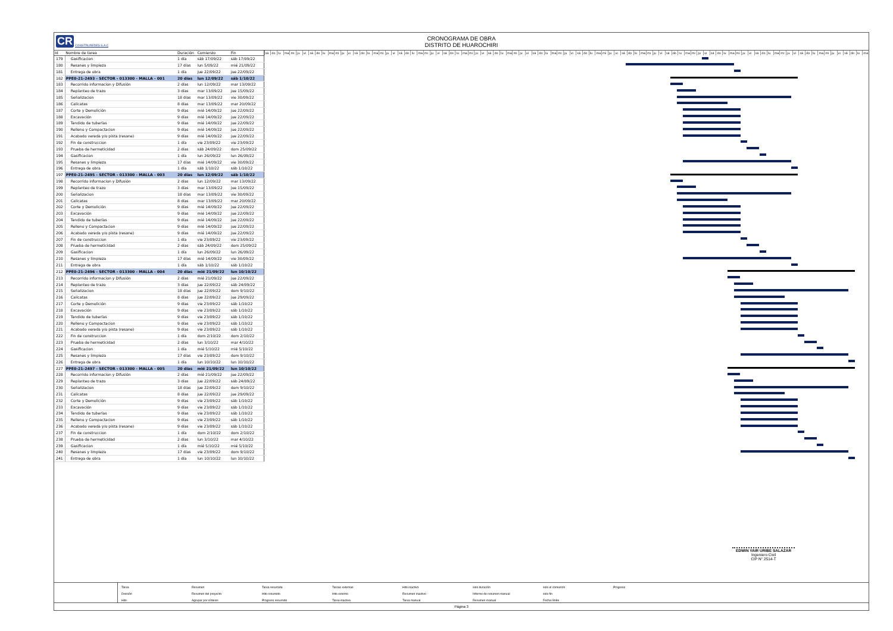CR CONSTRUREDES S.A.C
CRONOGRAMA DE OBRA
DISTRITO DE HUAROCHIRI
| Id | Nombre de tarea | Duración | Comienzo | Fin | sá do lu ma mi ju vi sá do lu ma mi ju vi sá do lu ma mi ju vi sá do lu ma mi ju vi sá do lu ma mi ju vi sá do lu ma mi ju vi sá do lu ma mi ju vi sá do lu ma mi ju vi sá do lu ma mi ju vi sá do lu ma mi ju vi sá do lu ma mi ju vi sá do lu ma mi ju vi sá do lu ma mi ju vi sá do lu ma |
| --- | --- | --- | --- | --- | --- |
| 179 | Gasificacion | 1 día | sáb 17/09/22 | sáb 17/09/22 | |
| 180 | Resanes y limpieza | 17 días | lun 5/09/22 | mié 21/09/22 | |
| 181 | Entrega de obra | 1 día | jue 22/09/22 | jue 22/09/22 | |
| 182 | PPE0-21-2493 - SECTOR - 013300 - MALLA - 001 | 20 días | lun 12/09/22 | sáb 1/10/22 | |
| 183 | Recorrido informacion y Difusión | 2 días | lun 12/09/22 | mar 13/09/22 | |
| 184 | Replanteo de trazo | 3 días | mar 13/09/22 | jue 15/09/22 | |
| 185 | Señalizacion | 18 días | mar 13/09/22 | vie 30/09/22 | |
| 186 | Calicatas | 8 días | mar 13/09/22 | mar 20/09/22 | |
| 187 | Corte y Demolición | 9 días | mié 14/09/22 | jue 22/09/22 | |
| 188 | Excavación | 9 días | mié 14/09/22 | jue 22/09/22 | |
| 189 | Tendido de tuberías | 9 días | mié 14/09/22 | jue 22/09/22 | |
| 190 | Relleno y Compactacion | 9 días | mié 14/09/22 | jue 22/09/22 | |
| 191 | Acabado vereda y/o pista (resane) | 9 días | mié 14/09/22 | jue 22/09/22 | |
| 192 | Fin de construccion | 1 día | vie 23/09/22 | vie 23/09/22 | |
| 193 | Prueba de hermeticidad | 2 días | sáb 24/09/22 | dom 25/09/22 | |
| 194 | Gasificacion | 1 día | lun 26/09/22 | lun 26/09/22 | |
| 195 | Resanes y limpieza | 17 días | mié 14/09/22 | vie 30/09/22 | |
| 196 | Entrega de obra | 1 día | sáb 1/10/22 | sáb 1/10/22 | |
| 197 | PPE0-21-2495 - SECTOR - 013300 - MALLA - 003 | 20 días | lun 12/09/22 | sáb 1/10/22 | |
| 198 | Recorrido informacion y Difusión | 2 días | lun 12/09/22 | mar 13/09/22 | |
| 199 | Replanteo de trazo | 3 días | mar 13/09/22 | jue 15/09/22 | |
| 200 | Señalizacion | 18 días | mar 13/09/22 | vie 30/09/22 | |
| 201 | Calicatas | 8 días | mar 13/09/22 | mar 20/09/22 | |
| 202 | Corte y Demolición | 9 días | mié 14/09/22 | jue 22/09/22 | |
| 203 | Excavación | 9 días | mié 14/09/22 | jue 22/09/22 | |
| 204 | Tendido de tuberías | 9 días | mié 14/09/22 | jue 22/09/22 | |
| 205 | Relleno y Compactacion | 9 días | mié 14/09/22 | jue 22/09/22 | |
| 206 | Acabado vereda y/o pista (resane) | 9 días | mié 14/09/22 | jue 22/09/22 | |
| 207 | Fin de construccion | 1 día | vie 23/09/22 | vie 23/09/22 | |
| 208 | Prueba de hermeticidad | 2 días | sáb 24/09/22 | dom 25/09/22 | |
| 209 | Gasificacion | 1 día | lun 26/09/22 | lun 26/09/22 | |
| 210 | Resanes y limpieza | 17 días | mié 14/09/22 | vie 30/09/22 | |
| 211 | Entrega de obra | 1 día | sáb 1/10/22 | sáb 1/10/22 | |
| 212 | PPE0-21-2496 - SECTOR - 013300 - MALLA - 004 | 20 días | mié 21/09/22 | lun 10/10/22 | |
| 213 | Recorrido informacion y Difusión | 2 días | mié 21/09/22 | jue 22/09/22 | |
| 214 | Replanteo de trazo | 3 días | jue 22/09/22 | sáb 24/09/22 | |
| 215 | Señalizacion | 18 días | jue 22/09/22 | dom 9/10/22 | |
| 216 | Calicatas | 8 días | jue 22/09/22 | jue 29/09/22 | |
| 217 | Corte y Demolición | 9 días | vie 23/09/22 | sáb 1/10/22 | |
| 218 | Excavación | 9 días | vie 23/09/22 | sáb 1/10/22 | |
| 219 | Tendido de tuberías | 9 días | vie 23/09/22 | sáb 1/10/22 | |
| 220 | Relleno y Compactacion | 9 días | vie 23/09/22 | sáb 1/10/22 | |
| 221 | Acabado vereda y/o pista (resane) | 9 días | vie 23/09/22 | sáb 1/10/22 | |
| 222 | Fin de construccion | 1 día | dom 2/10/22 | dom 2/10/22 | |
| 223 | Prueba de hermeticidad | 2 días | lun 3/10/22 | mar 4/10/22 | |
| 224 | Gasificacion | 1 día | mié 5/10/22 | mié 5/10/22 | |
| 225 | Resanes y limpieza | 17 días | vie 23/09/22 | dom 9/10/22 | |
| 226 | Entrega de obra | 1 día | lun 10/10/22 | lun 10/10/22 | |
| 227 | PPE0-21-2497 - SECTOR - 013300 - MALLA - 005 | 20 días | mié 21/09/22 | lun 10/10/22 | |
| 228 | Recorrido informacion y Difusión | 2 días | mié 21/09/22 | jue 22/09/22 | |
| 229 | Replanteo de trazo | 3 días | jue 22/09/22 | sáb 24/09/22 | |
| 230 | Señalizacion | 18 días | jue 22/09/22 | dom 9/10/22 | |
| 231 | Calicatas | 8 días | jue 22/09/22 | jue 29/09/22 | |
| 232 | Corte y Demolición | 9 días | vie 23/09/22 | sáb 1/10/22 | |
| 233 | Excavación | 9 días | vie 23/09/22 | sáb 1/10/22 | |
| 234 | Tendido de tuberías | 9 días | vie 23/09/22 | sáb 1/10/22 | |
| 235 | Relleno y Compactacion | 9 días | vie 23/09/22 | sáb 1/10/22 | |
| 236 | Acabado vereda y/o pista (resane) | 9 días | vie 23/09/22 | sáb 1/10/22 | |
| 237 | Fin de construccion | 1 día | dom 2/10/22 | dom 2/10/22 | |
| 238 | Prueba de hermeticidad | 2 días | lun 3/10/22 | mar 4/10/22 | |
| 239 | Gasificacion | 1 día | mié 5/10/22 | mié 5/10/22 | |
| 240 | Resanes y limpieza | 17 días | vie 23/09/22 | dom 9/10/22 | |
| 241 | Entrega de obra | 1 día | lun 10/10/22 | lun 10/10/22 | |
Tarea
Resumen
Tarea resumida
Tareas externas
Hito inactivo
solo duración
solo el comienzo
Progreso
División
Resumen del proyecto
Hito resumido
Hito externo
Resumen inactivo
Informe de resumen manual
solo fin
Hito
Agrupar por síntesis
Progreso resumido
Tarea inactiva
Tarea manual
Resumen manual
Fecha límite
Página 3
EDWIN YAIR URIBE SALAZAR
Ingeniero Civil
CIP N° 2514-T